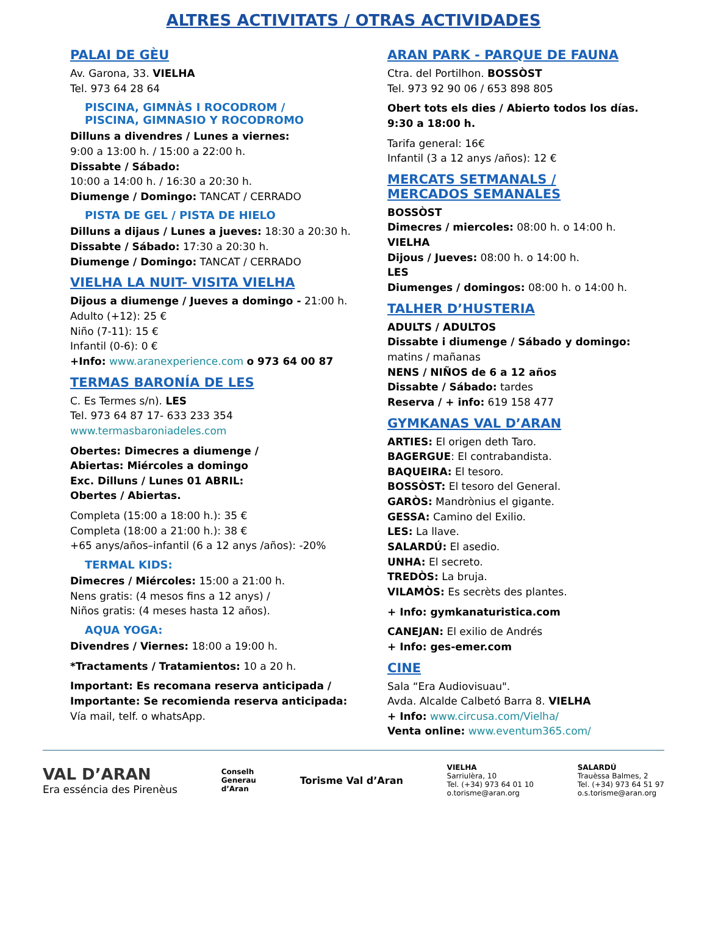ALTRES ACTIVITATS / OTRAS ACTIVIDADES
PALAI DE GÈU
Av. Garona, 33. VIELHA
Tel. 973 64 28 64
PISCINA, GIMNÀS I ROCODROM /
PISCINA, GIMNASIO Y ROCODROMO
Dilluns a divendres / Lunes a viernes:
9:00 a 13:00 h. / 15:00 a 22:00 h.
Dissabte / Sábado:
10:00 a 14:00 h. / 16:30 a 20:30 h.
Diumenge / Domingo: TANCAT / CERRADO
PISTA DE GEL / PISTA DE HIELO
Dilluns a dijaus / Lunes a jueves: 18:30 a 20:30 h.
Dissabte / Sábado: 17:30 a 20:30 h.
Diumenge / Domingo: TANCAT / CERRADO
VIELHA LA NUIT- VISITA VIELHA
Dijous a diumenge / Jueves a domingo - 21:00 h.
Adulto (+12): 25 €
Niño (7-11): 15 €
Infantil (0-6): 0 €
+Info: www.aranexperience.com o 973 64 00 87
TERMAS BARONÍA DE LES
C. Es Termes s/n). LES
Tel. 973 64 87 17- 633 233 354
www.termasbaroniadeles.com
Obertes: Dimecres a diumenge /
Abiertas: Miércoles a domingo
Exc. Dilluns / Lunes 01 ABRIL:
Obertes / Abiertas.
Completa (15:00 a 18:00 h.): 35 €
Completa (18:00 a 21:00 h.): 38 €
+65 anys/años–infantil (6 a 12 anys /años): -20%
TERMAL KIDS:
Dimecres / Miércoles: 15:00 a 21:00 h.
Nens gratis: (4 mesos fins a 12 anys) /
Niños gratis: (4 meses hasta 12 años).
AQUA YOGA:
Divendres / Viernes: 18:00 a 19:00 h.
*Tractaments / Tratamientos: 10 a 20 h.
Important: Es recomana reserva anticipada / Importante: Se recomienda reserva anticipada:
Vía mail, telf. o whatsApp.
ARAN PARK - PARQUE DE FAUNA
Ctra. del Portilhon. BOSSÒST
Tel. 973 92 90 06 / 653 898 805
Obert tots els dies / Abierto todos los días.
9:30 a 18:00 h.
Tarifa general: 16€
Infantil (3 a 12 anys /años): 12 €
MERCATS SETMANALS /
MERCADOS SEMANALES
BOSSÒST
Dimecres / miercoles: 08:00 h. o 14:00 h.
VIELHA
Dijous / Jueves: 08:00 h. o 14:00 h.
LES
Diumenges / domingos: 08:00 h. o 14:00 h.
TALHER D’HUSTERIA
ADULTS / ADULTOS
Dissabte i diumenge / Sábado y domingo:
matins / mañanas
NENS / NIÑOS de 6 a 12 años
Dissabte / Sábado: tardes
Reserva / + info: 619 158 477
GYMKANAS VAL D’ARAN
ARTIES: El origen deth Taro.
BAGERGUE: El contrabandista.
BAQUEIRA: El tesoro.
BOSSÒST: El tesoro del General.
GARÒS: Mandrònius el gigante.
GESSA: Camino del Exilio.
LES: La llave.
SALARDÚ: El asedio.
UNHA: El secreto.
TREDÒS: La bruja.
VILAMÒS: Es secrèts des plantes.
+ Info: gymkanaturistica.com
CANEJAN: El exilio de Andrés
+ Info: ges-emer.com
CINE
Sala “Era Audiovisuau".
Avda. Alcalde Calbetó Barra 8. VIELHA
+ Info: www.circusa.com/Vielha/
Venta online: www.eventum365.com/
VAL D’ARAN
Era esséncia des Pirenèus
Conselh
Generau
d’Aran
Torisme Val d’Aran
VIELHA
Sarriulèra, 10
Tel. (+34) 973 64 01 10
o.torisme@aran.org
SALARDÚ
Trauèssa Balmes, 2
Tel. (+34) 973 64 51 97
o.s.torisme@aran.org